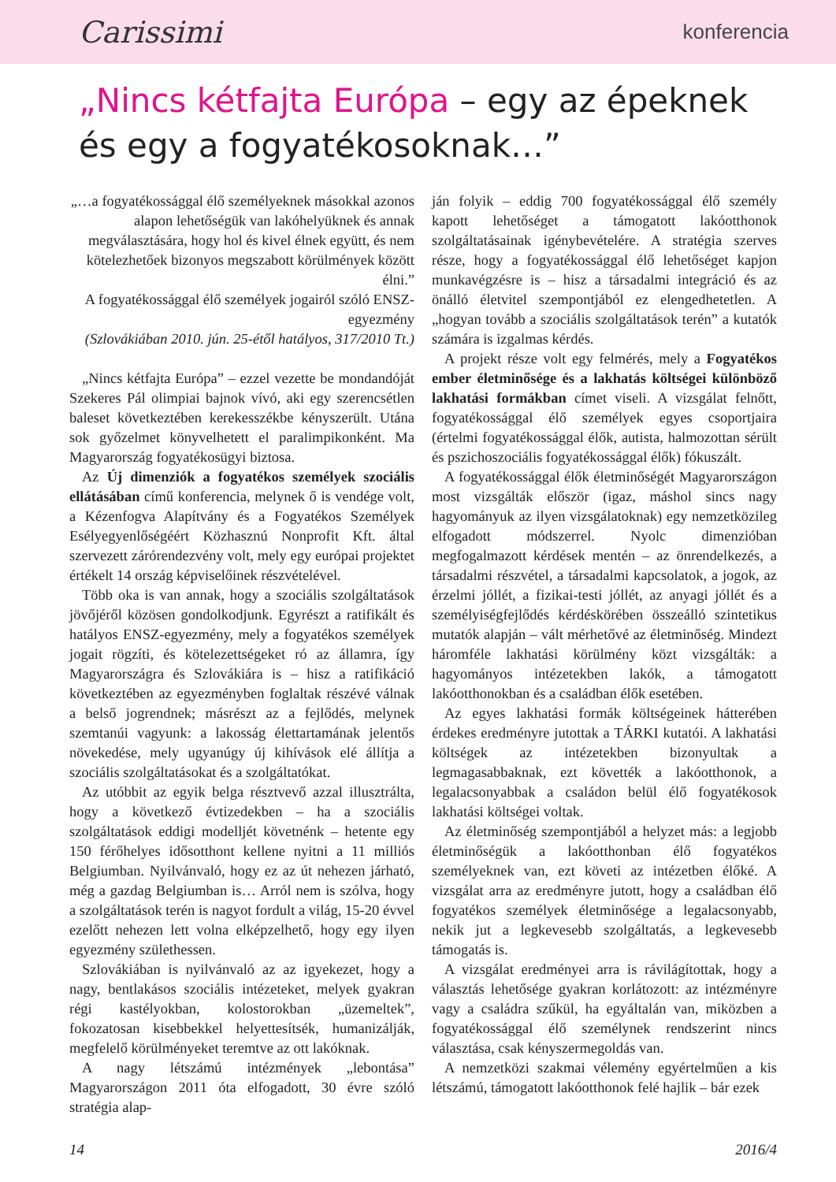Carissimi konferencia
„Nincs kétfajta Európa – egy az épeknek és egy a fogyatékosoknak…”
„…a fogyatékossággal élő személyeknek másokkal azonos alapon lehetőségük van lakóhelyüknek és annak megválasztására, hogy hol és kivel élnek együtt, és nem kötelezhetőek bizonyos megszabott körülmények között élni.”
A fogyatékossággal élő személyek jogairól szóló ENSZ-egyezmény
(Szlovákiában 2010. jún. 25-étől hatályos, 317/2010 Tt.)
„Nincs kétfajta Európa” – ezzel vezette be mondandóját Szekeres Pál olimpiai bajnok vívó, aki egy szerencsétlen baleset következtében kerekesszékbe kényszerült. Utána sok győzelmet könyvelhetett el paralimpikonként. Ma Magyarország fogyatékosügyi biztosa.
Az Új dimenziók a fogyatékos személyek szociális ellátásában című konferencia, melynek ő is vendége volt, a Kézenfogva Alapítvány és a Fogyatékos Személyek Esélyegyenlőségéért Közhasznú Nonprofit Kft. által szervezett zárórendezvény volt, mely egy európai projektet értékelt 14 ország képviselőinek részvételével.
Több oka is van annak, hogy a szociális szolgáltatások jövőjéről közösen gondolkodjunk. Egyrészt a ratifikált és hatályos ENSZ-egyezmény, mely a fogyatékos személyek jogait rögzíti, és kötelezettségeket ró az államra, így Magyarországra és Szlovákiára is – hisz a ratifikáció következtében az egyezményben foglaltak részévé válnak a belső jogrendnek; másrészt az a fejlődés, melynek szemtanúi vagyunk: a lakosság élettartamának jelentős növekedése, mely ugyanúgy új kihívások elé állítja a szociális szolgáltatásokat és a szolgáltatókat.
Az utóbbit az egyik belga résztvevő azzal illusztrálta, hogy a következő évtizedekben – ha a szociális szolgáltatások eddigi modelljét követnénk – hetente egy 150 férőhelyes idősotthont kellene nyitni a 11 milliós Belgiumban. Nyilvánvaló, hogy ez az út nehezen járható, még a gazdag Belgiumban is… Arról nem is szólva, hogy a szolgáltatások terén is nagyot fordult a világ, 15-20 évvel ezelőtt nehezen lett volna elképzelhető, hogy egy ilyen egyezmény születhessen.
Szlovákiában is nyilvánvaló az az igyekezet, hogy a nagy, bentlakásos szociális intézeteket, melyek gyakran régi kastélyokban, kolostorokban „üzemeltek”, fokozatosan kisebbekkel helyettesítsék, humanizálják, megfelelő körülményeket teremtve az ott lakóknak.
A nagy létszámú intézmények „lebontása” Magyarországon 2011 óta elfogadott, 30 évre szóló stratégia alap-
ján folyik – eddig 700 fogyatékossággal élő személy kapott lehetőséget a támogatott lakóotthonok szolgáltatásainak igénybevételére. A stratégia szerves része, hogy a fogyatékossággal élő lehetőséget kapjon munkavégzésre is – hisz a társadalmi integráció és az önálló életvitel szempontjából ez elengedhetetlen. A „hogyan tovább a szociális szolgáltatások terén” a kutatók számára is izgalmas kérdés.
A projekt része volt egy felmérés, mely a Fogyatékos ember életminősége és a lakhatás költségei különböző lakhatási formákban címet viseli. A vizsgálat felnőtt, fogyatékossággal élő személyek egyes csoportjaira (értelmi fogyatékossággal élők, autista, halmozottan sérült és pszichoszociális fogyatékossággal élők) fókuszált.
A fogyatékossággal élők életminőségét Magyarországon most vizsgálták először (igaz, máshol sincs nagy hagyományuk az ilyen vizsgálatoknak) egy nemzetközileg elfogadott módszerrel. Nyolc dimenzióban megfogalmazott kérdések mentén – az önrendelkezés, a társadalmi részvétel, a társadalmi kapcsolatok, a jogok, az érzelmi jóllét, a fizikai-testi jóllét, az anyagi jóllét és a személyiségfejlődés kérdéskörében összeálló szintetikus mutatók alapján – vált mérhetővé az életminőség. Mindezt háromféle lakhatási körülmény közt vizsgálták: a hagyományos intézetekben lakók, a támogatott lakóotthonokban és a családban élők esetében.
Az egyes lakhatási formák költségeinek hátterében érdekes eredményre jutottak a TÁRKI kutatói. A lakhatási költségek az intézetekben bizonyultak a legmagasabbaknak, ezt követték a lakóotthonok, a legalacsonyabbak a családon belül élő fogyatékosok lakhatási költségei voltak.
Az életminőség szempontjából a helyzet más: a legjobb életminőségük a lakóotthonban élő fogyatékos személyeknek van, ezt követi az intézetben élőké. A vizsgálat arra az eredményre jutott, hogy a családban élő fogyatékos személyek életminősége a legalacsonyabb, nekik jut a legkevesebb szolgáltatás, a legkevesebb támogatás is.
A vizsgálat eredményei arra is rávilágítottak, hogy a választás lehetősége gyakran korlátozott: az intézményre vagy a családra szűkül, ha egyáltalán van, miközben a fogyatékossággal élő személynek rendszerint nincs választása, csak kényszermegoldás van.
A nemzetközi szakmai vélemény egyértelműen a kis létszámú, támogatott lakóotthonok felé hajlik – bár ezek
14 2016/4